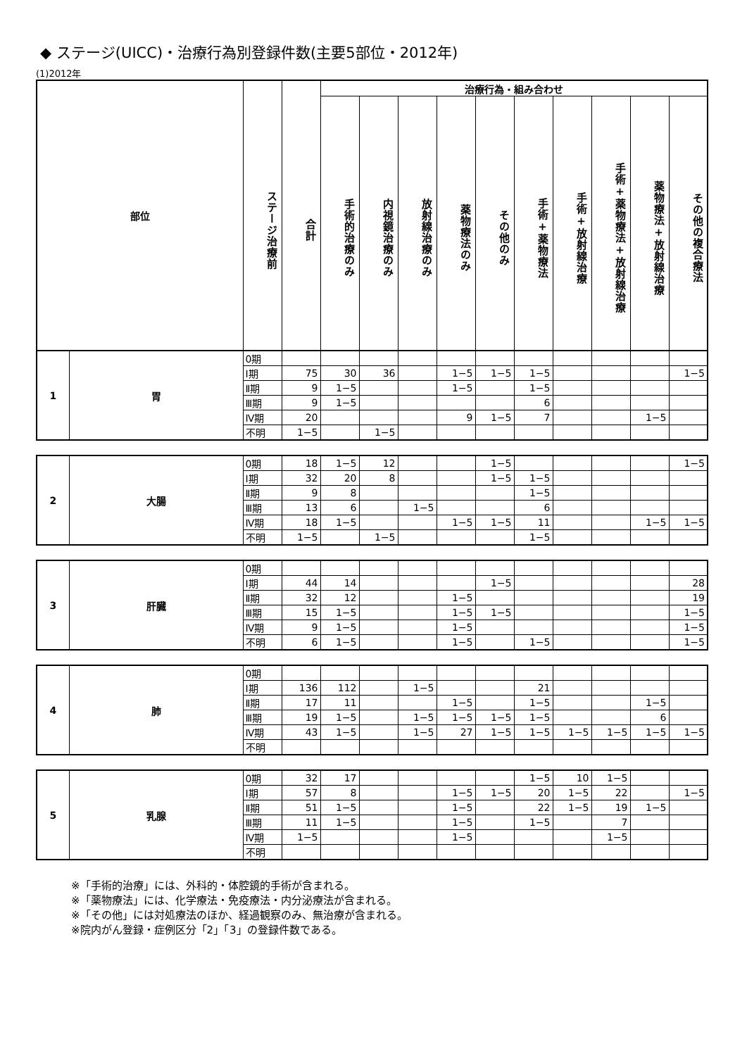◆ ステージ(UICC)・治療行為別登録件数(主要5部位・2012年)
(1)2012年
| 部位 | ステージ治療前 | 合計 | 治療行為・組み合わせ | | | | | | | | | |
| --- | --- | --- | --- | --- | --- | --- | --- | --- | --- | --- | --- | --- |
| | | | 手術的治療のみ | 内視鏡治療のみ | 放射線治療のみ | 薬物療法のみ | その他のみ | 手術+薬物療法 | 手術+放射線治療 | 手術+薬物療法+放射線治療 | 薬物療法+放射線治療 | その他の複合療法 |
| 1 | 胃 | 0期 | | | | | | | | | | | |
| | | Ⅰ期 | 75 | 30 | 36 | | 1−5 | 1−5 | 1−5 | | | | 1−5 |
| | | Ⅱ期 | 9 | 1−5 | | | 1−5 | | 1−5 | | | | |
| | | Ⅲ期 | 9 | 1−5 | | | | | 6 | | | | |
| | | Ⅳ期 | 20 | | | | 9 | 1−5 | 7 | | | 1−5 | |
| | | 不明 | 1−5 | | 1−5 | | | | | | | | |
| 2 | 大腸 | 0期 | 18 | 1−5 | 12 | | | 1−5 | | | | | 1−5 |
| | | Ⅰ期 | 32 | 20 | 8 | | | 1−5 | 1−5 | | | | |
| | | Ⅱ期 | 9 | 8 | | | | | 1−5 | | | | |
| | | Ⅲ期 | 13 | 6 | | 1−5 | | | 6 | | | | |
| | | Ⅳ期 | 18 | 1−5 | | | 1−5 | 1−5 | 11 | | | 1−5 | 1−5 |
| | | 不明 | 1−5 | | 1−5 | | | | 1−5 | | | | |
| 3 | 肝臓 | 0期 | | | | | | | | | | | |
| | | Ⅰ期 | 44 | 14 | | | | 1−5 | | | | | 28 |
| | | Ⅱ期 | 32 | 12 | | | 1−5 | | | | | | 19 |
| | | Ⅲ期 | 15 | 1−5 | | | 1−5 | 1−5 | | | | | 1−5 |
| | | Ⅳ期 | 9 | 1−5 | | | 1−5 | | | | | | 1−5 |
| | | 不明 | 6 | 1−5 | | | 1−5 | | 1−5 | | | | 1−5 |
| 4 | 肺 | 0期 | | | | | | | | | | | |
| | | Ⅰ期 | 136 | 112 | | 1−5 | | | 21 | | | | |
| | | Ⅱ期 | 17 | 11 | | | 1−5 | | 1−5 | | | 1−5 | |
| | | Ⅲ期 | 19 | 1−5 | | 1−5 | 1−5 | 1−5 | 1−5 | | | 6 | |
| | | Ⅳ期 | 43 | 1−5 | | 1−5 | 27 | 1−5 | 1−5 | 1−5 | 1−5 | 1−5 | 1−5 |
| | | 不明 | | | | | | | | | | | |
| 5 | 乳腺 | 0期 | 32 | 17 | | | | | 1−5 | 10 | 1−5 | | |
| | | Ⅰ期 | 57 | 8 | | | 1−5 | 1−5 | 20 | 1−5 | 22 | | 1−5 |
| | | Ⅱ期 | 51 | 1−5 | | | 1−5 | | 22 | 1−5 | 19 | 1−5 | |
| | | Ⅲ期 | 11 | 1−5 | | | 1−5 | | 1−5 | | 7 | | |
| | | Ⅳ期 | 1−5 | | | | 1−5 | | | | 1−5 | | |
| | | 不明 | | | | | | | | | | | |
※「手術的治療」には、外科的・体腔鏡的手術が含まれる。
※「薬物療法」には、化学療法・免疫療法・内分泌療法が含まれる。
※「その他」には対処療法のほか、経過観察のみ、無治療が含まれる。
※院内がん登録・症例区分「2」「3」の登録件数である。